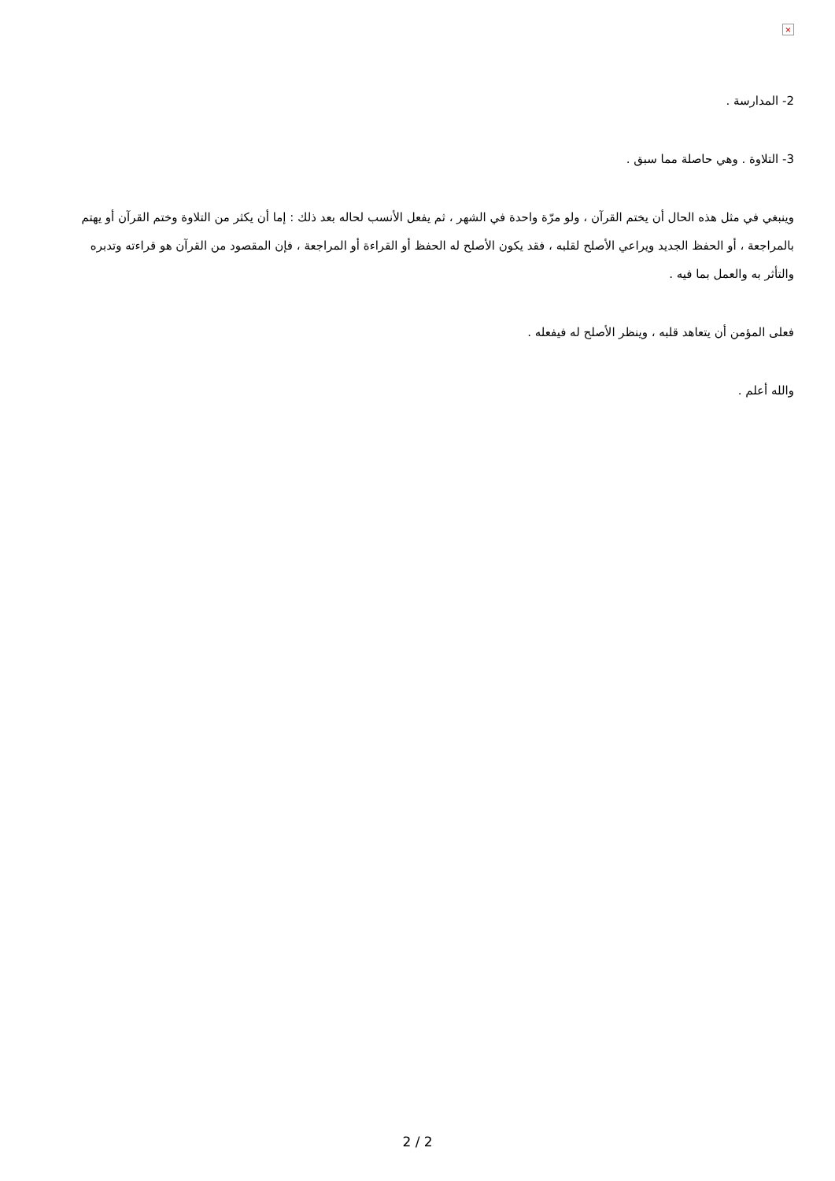×
2- المدارسة .
3- التلاوة . وهي حاصلة مما سبق .
وينبغي في مثل هذه الحال أن يختم القرآن ، ولو مرّة واحدة في الشهر ، ثم يفعل الأنسب لحاله بعد ذلك : إما أن يكثر من التلاوة وختم القرآن أو يهتم بالمراجعة ، أو الحفظ الجديد ويراعي الأصلح لقلبه ، فقد يكون الأصلح له الحفظ أو القراءة أو المراجعة ، فإن المقصود من القرآن هو قراءته وتدبره والتأثر به والعمل بما فيه .
فعلى المؤمن أن يتعاهد قلبه ، وينظر الأصلح له فيفعله .
والله أعلم .
2 / 2